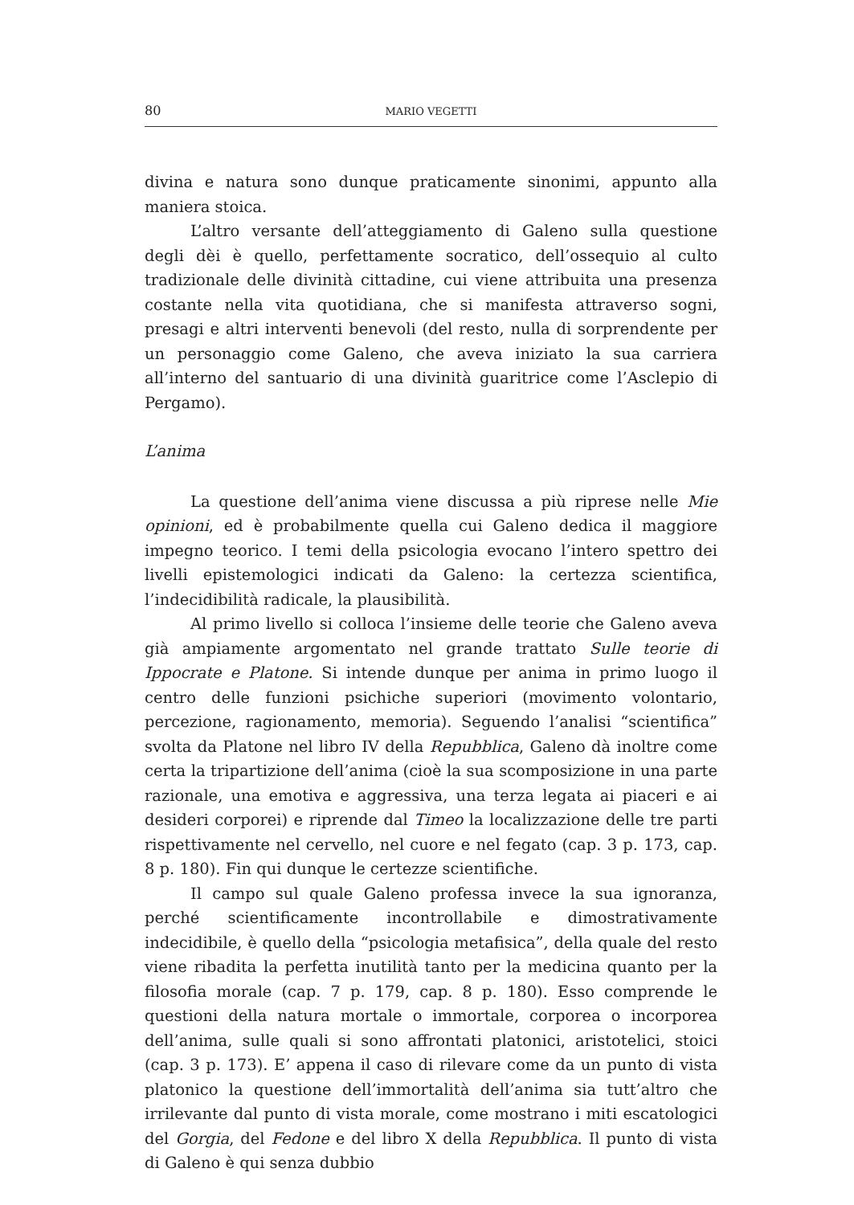80 MARIO VEGETTI
divina e natura sono dunque praticamente sinonimi, appunto alla maniera stoica.
L’altro versante dell’atteggiamento di Galeno sulla questione degli dèi è quello, perfettamente socratico, dell’ossequio al culto tradizionale delle divinità cittadine, cui viene attribuita una presenza costante nella vita quotidiana, che si manifesta attraverso sogni, presagi e altri interventi benevoli (del resto, nulla di sorprendente per un personaggio come Galeno, che aveva iniziato la sua carriera all’interno del santuario di una divinità guaritrice come l’Asclepio di Pergamo).
L’anima
La questione dell’anima viene discussa a più riprese nelle Mie opinioni, ed è probabilmente quella cui Galeno dedica il maggiore impegno teorico. I temi della psicologia evocano l’intero spettro dei livelli epistemologici indicati da Galeno: la certezza scientifica, l’indecidibilità radicale, la plausibilità.
Al primo livello si colloca l’insieme delle teorie che Galeno aveva già ampiamente argomentato nel grande trattato Sulle teorie di Ippocrate e Platone. Si intende dunque per anima in primo luogo il centro delle funzioni psichiche superiori (movimento volontario, percezione, ragionamento, memoria). Seguendo l’analisi “scientifica” svolta da Platone nel libro IV della Repubblica, Galeno dà inoltre come certa la tripartizione dell’anima (cioè la sua scomposizione in una parte razionale, una emotiva e aggressiva, una terza legata ai piaceri e ai desideri corporei) e riprende dal Timeo la localizzazione delle tre parti rispettivamente nel cervello, nel cuore e nel fegato (cap. 3 p. 173, cap. 8 p. 180). Fin qui dunque le certezze scientifiche.
Il campo sul quale Galeno professa invece la sua ignoranza, perché scientificamente incontrollabile e dimostrativamente indecidibile, è quello della “psicologia metafisica”, della quale del resto viene ribadita la perfetta inutilità tanto per la medicina quanto per la filosofia morale (cap. 7 p. 179, cap. 8 p. 180). Esso comprende le questioni della natura mortale o immortale, corporea o incorporea dell’anima, sulle quali si sono affrontati platonici, aristotelici, stoici (cap. 3 p. 173). E’ appena il caso di rilevare come da un punto di vista platonico la questione dell’immortalità dell’anima sia tutt’altro che irrilevante dal punto di vista morale, come mostrano i miti escatologici del Gorgia, del Fedone e del libro X della Repubblica. Il punto di vista di Galeno è qui senza dubbio